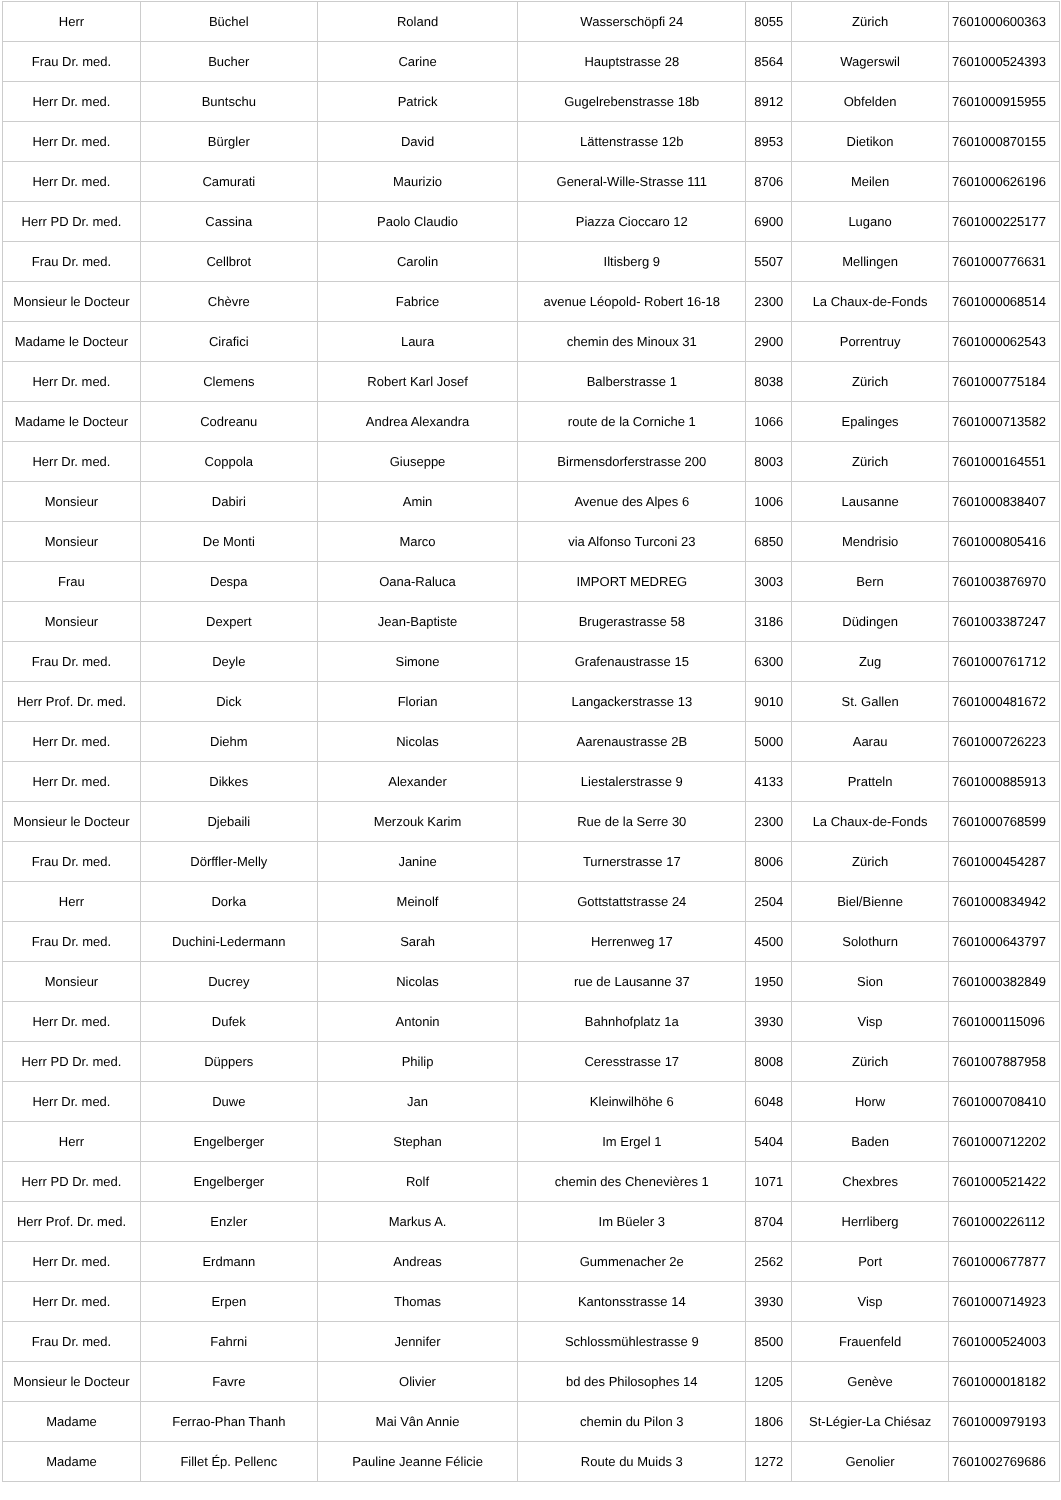| Herr | Büchel | Roland | Wasserschöpfi 24 | 8055 | Zürich | 7601000600363 |
| Frau Dr. med. | Bucher | Carine | Hauptstrasse 28 | 8564 | Wagerswil | 7601000524393 |
| Herr Dr. med. | Buntschu | Patrick | Gugelrebenstrasse 18b | 8912 | Obfelden | 7601000915955 |
| Herr Dr. med. | Bürgler | David | Lättenstrasse 12b | 8953 | Dietikon | 7601000870155 |
| Herr Dr. med. | Camurati | Maurizio | General-Wille-Strasse 111 | 8706 | Meilen | 7601000626196 |
| Herr PD Dr. med. | Cassina | Paolo Claudio | Piazza Cioccaro 12 | 6900 | Lugano | 7601000225177 |
| Frau Dr. med. | Cellbrot | Carolin | Iltisberg 9 | 5507 | Mellingen | 7601000776631 |
| Monsieur le Docteur | Chèvre | Fabrice | avenue Léopold- Robert 16-18 | 2300 | La Chaux-de-Fonds | 7601000068514 |
| Madame le Docteur | Cirafici | Laura | chemin des Minoux 31 | 2900 | Porrentruy | 7601000062543 |
| Herr Dr. med. | Clemens | Robert Karl Josef | Balberstrasse 1 | 8038 | Zürich | 7601000775184 |
| Madame le Docteur | Codreanu | Andrea Alexandra | route de la Corniche 1 | 1066 | Epalinges | 7601000713582 |
| Herr Dr. med. | Coppola | Giuseppe | Birmensdorferstrasse 200 | 8003 | Zürich | 7601000164551 |
| Monsieur | Dabiri | Amin | Avenue des Alpes 6 | 1006 | Lausanne | 7601000838407 |
| Monsieur | De Monti | Marco | via Alfonso Turconi 23 | 6850 | Mendrisio | 7601000805416 |
| Frau | Despa | Oana-Raluca | IMPORT MEDREG | 3003 | Bern | 7601003876970 |
| Monsieur | Dexpert | Jean-Baptiste | Brugerastrasse 58 | 3186 | Düdingen | 7601003387247 |
| Frau Dr. med. | Deyle | Simone | Grafenaustrasse 15 | 6300 | Zug | 7601000761712 |
| Herr Prof. Dr. med. | Dick | Florian | Langackerstrasse 13 | 9010 | St. Gallen | 7601000481672 |
| Herr Dr. med. | Diehm | Nicolas | Aarenaustrasse 2B | 5000 | Aarau | 7601000726223 |
| Herr Dr. med. | Dikkes | Alexander | Liestalerstrasse 9 | 4133 | Pratteln | 7601000885913 |
| Monsieur le Docteur | Djebaili | Merzouk Karim | Rue de la Serre 30 | 2300 | La Chaux-de-Fonds | 7601000768599 |
| Frau Dr. med. | Dörffler-Melly | Janine | Turnerstrasse 17 | 8006 | Zürich | 7601000454287 |
| Herr | Dorka | Meinolf | Gottstattstrasse 24 | 2504 | Biel/Bienne | 7601000834942 |
| Frau Dr. med. | Duchini-Ledermann | Sarah | Herrenweg 17 | 4500 | Solothurn | 7601000643797 |
| Monsieur | Ducrey | Nicolas | rue de Lausanne 37 | 1950 | Sion | 7601000382849 |
| Herr Dr. med. | Dufek | Antonin | Bahnhofplatz 1a | 3930 | Visp | 7601000115096 |
| Herr PD Dr. med. | Düppers | Philip | Ceresstrasse 17 | 8008 | Zürich | 7601007887958 |
| Herr Dr. med. | Duwe | Jan | Kleinwilhöhe 6 | 6048 | Horw | 7601000708410 |
| Herr | Engelberger | Stephan | Im Ergel 1 | 5404 | Baden | 7601000712202 |
| Herr PD Dr. med. | Engelberger | Rolf | chemin des Chenevières 1 | 1071 | Chexbres | 7601000521422 |
| Herr Prof. Dr. med. | Enzler | Markus A. | Im Büeler 3 | 8704 | Herrliberg | 7601000226112 |
| Herr Dr. med. | Erdmann | Andreas | Gummenacher 2e | 2562 | Port | 7601000677877 |
| Herr Dr. med. | Erpen | Thomas | Kantonsstrasse 14 | 3930 | Visp | 7601000714923 |
| Frau Dr. med. | Fahrni | Jennifer | Schlossmühlestrasse 9 | 8500 | Frauenfeld | 7601000524003 |
| Monsieur le Docteur | Favre | Olivier | bd des Philosophes 14 | 1205 | Genève | 7601000018182 |
| Madame | Ferrao-Phan Thanh | Mai Vân Annie | chemin du Pilon 3 | 1806 | St-Légier-La Chiésaz | 7601000979193 |
| Madame | Fillet Ép. Pellenc | Pauline Jeanne Félicie | Route du Muids 3 | 1272 | Genolier | 7601002769686 |